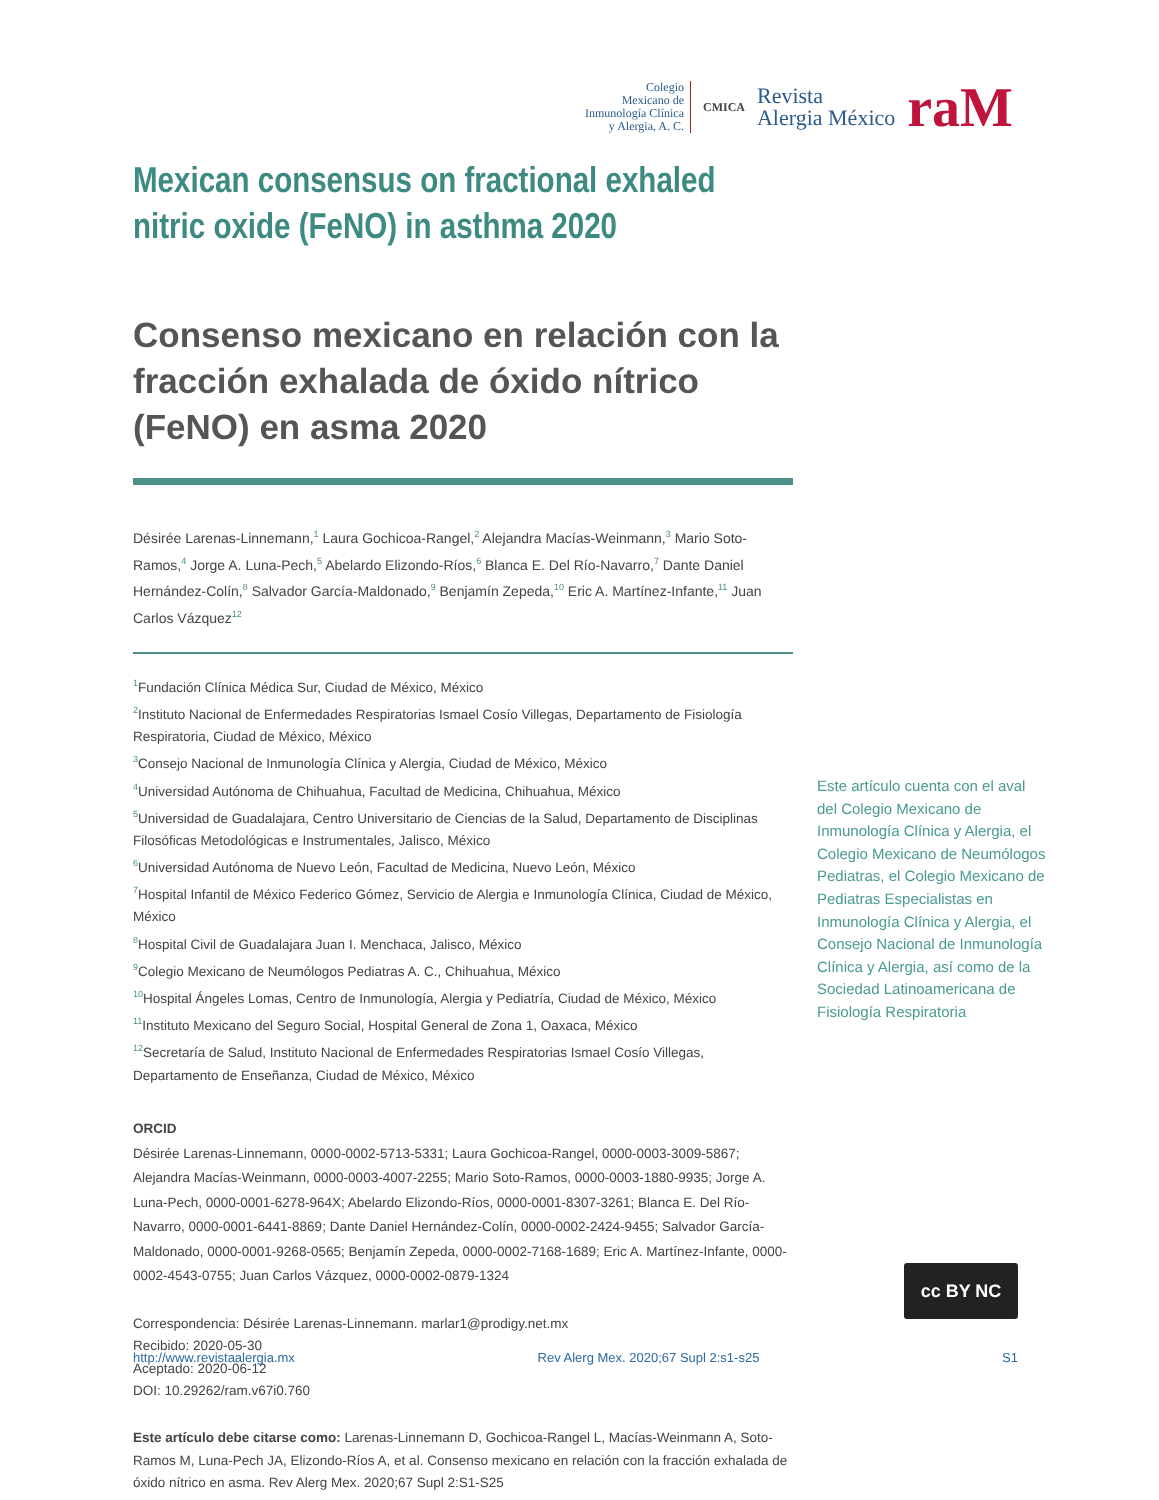Colegio
Mexicano de
Inmunología Clínica
y Alergia, A. C.
CMICA
Revista
Alergia México
raM
Mexican consensus on fractional exhaled nitric oxide (FeNO) in asthma 2020
Consenso mexicano en relación con la fracción exhalada de óxido nítrico (FeNO) en asma 2020
Désirée Larenas-Linnemann,<sup>1</sup> Laura Gochicoa-Rangel,<sup>2</sup> Alejandra Macías-Weinmann,<sup>3</sup> Mario Soto-Ramos,<sup>4</sup> Jorge A. Luna-Pech,<sup>5</sup> Abelardo Elizondo-Ríos,<sup>6</sup> Blanca E. Del Río-Navarro,<sup>7</sup> Dante Daniel Hernández-Colín,<sup>8</sup> Salvador García-Maldonado,<sup>9</sup> Benjamín Zepeda,<sup>10</sup> Eric A. Martínez-Infante,<sup>11</sup> Juan Carlos Vázquez<sup>12</sup>
<sup>1</sup> Fundación Clínica Médica Sur, Ciudad de México, México
<sup>2</sup> Instituto Nacional de Enfermedades Respiratorias Ismael Cosío Villegas, Departamento de Fisiología Respiratoria, Ciudad de México, México
<sup>3</sup> Consejo Nacional de Inmunología Clínica y Alergia, Ciudad de México, México
<sup>4</sup> Universidad Autónoma de Chihuahua, Facultad de Medicina, Chihuahua, México
<sup>5</sup> Universidad de Guadalajara, Centro Universitario de Ciencias de la Salud, Departamento de Disciplinas Filosóficas Metodológicas e Instrumentales, Jalisco, México
<sup>6</sup> Universidad Autónoma de Nuevo León, Facultad de Medicina, Nuevo León, México
<sup>7</sup> Hospital Infantil de México Federico Gómez, Servicio de Alergia e Inmunología Clínica, Ciudad de México, México
<sup>8</sup> Hospital Civil de Guadalajara Juan I. Menchaca, Jalisco, México
<sup>9</sup> Colegio Mexicano de Neumólogos Pediatras A. C., Chihuahua, México
<sup>10</sup> Hospital Ángeles Lomas, Centro de Inmunología, Alergia y Pediatría, Ciudad de México, México
<sup>11</sup> Instituto Mexicano del Seguro Social, Hospital General de Zona 1, Oaxaca, México
<sup>12</sup> Secretaría de Salud, Instituto Nacional de Enfermedades Respiratorias Ismael Cosío Villegas, Departamento de Enseñanza, Ciudad de México, México
ORCID
Désirée Larenas-Linnemann, 0000-0002-5713-5331; Laura Gochicoa-Rangel, 0000-0003-3009-5867; Alejandra Macías-Weinmann, 0000-0003-4007-2255; Mario Soto-Ramos, 0000-0003-1880-9935; Jorge A. Luna-Pech, 0000-0001-6278-964X; Abelardo Elizondo-Ríos, 0000-0001-8307-3261; Blanca E. Del Río-Navarro, 0000-0001-6441-8869; Dante Daniel Hernández-Colín, 0000-0002-2424-9455; Salvador García-Maldonado, 0000-0001-9268-0565; Benjamín Zepeda, 0000-0002-7168-1689; Eric A. Martínez-Infante, 0000-0002-4543-0755; Juan Carlos Vázquez, 0000-0002-0879-1324
Correspondencia: Désirée Larenas-Linnemann. marlar1@prodigy.net.mx
Recibido: 2020-05-30
Aceptado: 2020-06-12
DOI: 10.29262/ram.v67i0.760
Este artículo debe citarse como: Larenas-Linnemann D, Gochicoa-Rangel L, Macías-Weinmann A, Soto-Ramos M, Luna-Pech JA, Elizondo-Ríos A, et al. Consenso mexicano en relación con la fracción exhalada de óxido nítrico en asma. Rev Alerg Mex. 2020;67 Supl 2:S1-S25
Este artículo cuenta con el aval del Colegio Mexicano de Inmunología Clínica y Alergia, el Colegio Mexicano de Neumólogos Pediatras, el Colegio Mexicano de Pediatras Especialistas en Inmunología Clínica y Alergia, el Consejo Nacional de Inmunología Clínica y Alergia, así como de la Sociedad Latinoamericana de Fisiología Respiratoria
cc BY NC
http://www.revistaalergia.mx Rev Alerg Mex. 2020;67 Supl 2:s1-s25 S1